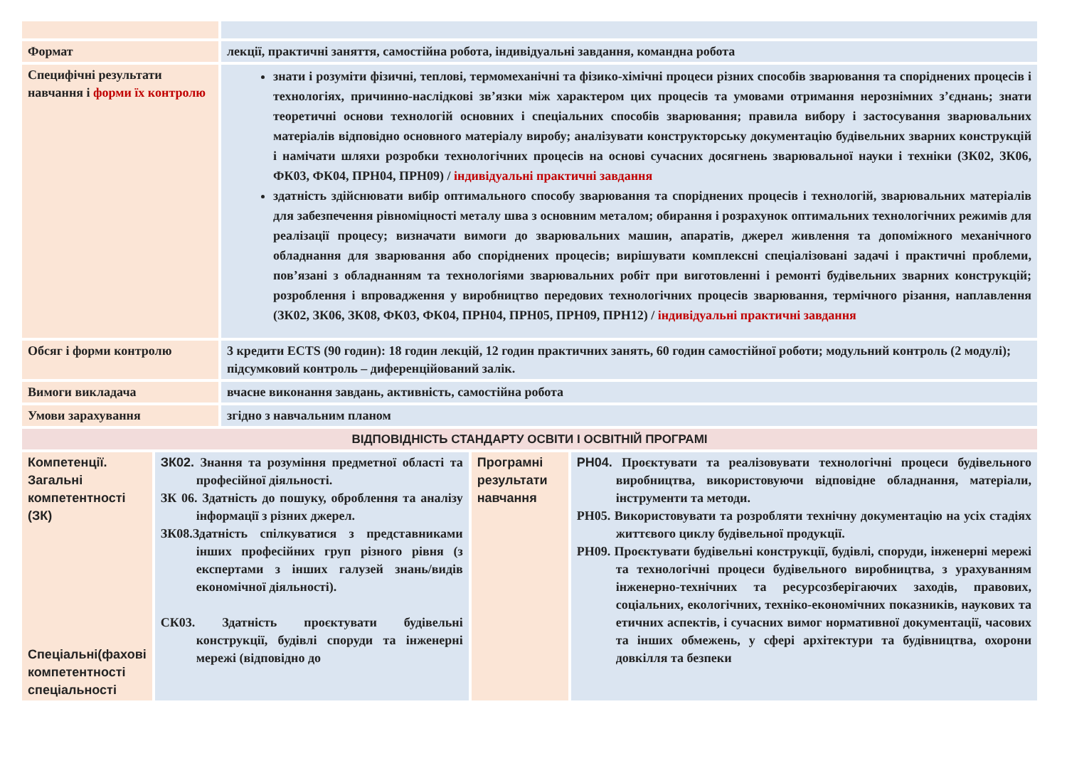| Формат | лекції, практичні заняття, самостійна робота, індивідуальні завдання, командна робота |
| Специфічні результати навчання і форми їх контролю | знати і розуміти фізичні, теплові, термомеханічні та фізико-хімічні процеси різних способів зварювання та споріднених процесів і технологіях, причинно-наслідкові зв’язки між характером цих процесів та умовами отримання нерознімних з’єднань; знати теоретичні основи технологій основних і спеціальних способів зварювання; правила вибору і застосування зварювальних матеріалів відповідно основного матеріалу виробу; аналізувати конструкторську документацію будівельних зварних конструкцій і намічати шляхи розробки технологічних процесів на основі сучасних досягнень зварювальної науки і техніки (ЗК02, ЗК06, ФК03, ФК04, ПРН04, ПРН09) / індивідуальні практичні завдання здатність здійснювати вибір оптимального способу зварювання та споріднених процесів і технологій, зварювальних матеріалів для забезпечення рівноміцності металу шва з основним металом; обирання і розрахунок оптимальних технологічних режимів для реалізації процесу; визначати вимоги до зварювальних машин, апаратів, джерел живлення та допоміжного механічного обладнання для зварювання або споріднених процесів; вирішувати комплексні спеціалізовані задачі і практичні проблеми, пов’язані з обладнанням та технологіями зварювальних робіт при виготовленні і ремонті будівельних зварних конструкцій; розроблення і впровадження у виробництво передових технологічних процесів зварювання, термічного різання, наплавлення (ЗК02, ЗК06, ЗК08, ФК03, ФК04, ПРН04, ПРН05, ПРН09, ПРН12) / індивідуальні практичні завдання |
| Обсяг і форми контролю | 3 кредити ECTS (90 годин): 18 годин лекцій, 12 годин практичних занять, 60 годин самостійної роботи; модульний контроль (2 модулі); підсумковий контроль – диференційований залік. |
| Вимоги викладача | вчасне виконання завдань, активність, самостійна робота |
| Умови зарахування | згідно з навчальним планом |
| ВІДПОВІДНІСТЬ СТАНДАРТУ ОСВІТИ І ОСВІТНІЙ ПРОГРАМІ | | | |
| Компетенції. Загальні компетентності (ЗК) Спеціальні(фахові компетентності спеціальності | ЗК02. Знання та розуміння предметної області та професійної діяльності. ЗК 06. Здатність до пошуку, оброблення та аналізу інформації з різних джерел. ЗК08.Здатність спілкуватися з представниками інших професійних груп різного рівня (з експертами з інших галузей знань/видів економічної діяльності). СК03. Здатність проєктувати будівельні конструкції, будівлі споруди та інженерні мережі (відповідно до | Програмні результати навчання | РН04. Проєктувати та реалізовувати технологічні процеси будівельного виробництва, використовуючи відповідне обладнання, матеріали, інструменти та методи. РН05. Використовувати та розробляти технічну документацію на усіх стадіях життєвого циклу будівельної продукції. РН09. Проєктувати будівельні конструкції, будівлі, споруди, інженерні мережі та технологічні процеси будівельного виробництва, з урахуванням інженерно-технічних та ресурсозберігаючих заходів, правових, соціальних, екологічних, техніко-економічних показників, наукових та етичних аспектів, і сучасних вимог нормативної документації, часових та інших обмежень, у сфері архітектури та будівництва, охорони довкілля та безпеки |